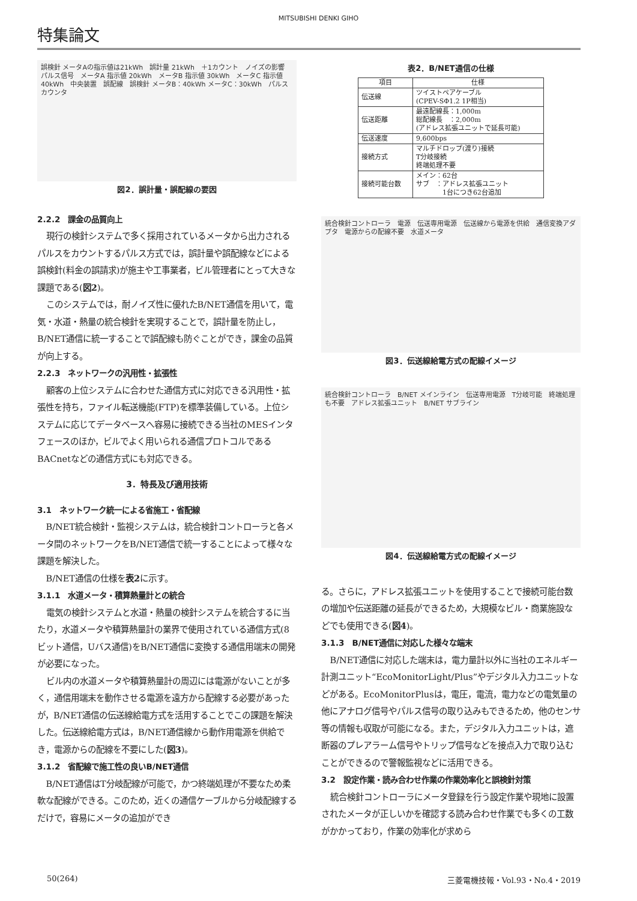MITSUBISHI DENKI GIHO
特集論文
誤検針 メータAの指示値は21kWh　誤計量 21kWh　＋1カウント　ノイズの影響 パルス信号　メータA 指示値 20kWh　メータB 指示値 30kWh　メータC 指示値 40kWh　中央装置　誤配線　誤検針 メータB：40kWh メータC：30kWh　パルスカウンタ
図2．誤計量・誤配線の要因
2.2.2　課金の品質向上
現行の検針システムで多く採用されているメータから出力されるパルスをカウントするパルス方式では，誤計量や誤配線などによる誤検針(料金の誤請求)が施主や工事業者，ビル管理者にとって大きな課題である(図2)。
このシステムでは，耐ノイズ性に優れたB/NET通信を用いて，電気・水道・熱量の統合検針を実現することで，誤計量を防止し，B/NET通信に統一することで誤配線も防ぐことができ，課金の品質が向上する。
2.2.3　ネットワークの汎用性・拡張性
顧客の上位システムに合わせた通信方式に対応できる汎用性・拡張性を持ち，ファイル転送機能(FTP)を標準装備している。上位システムに応じてデータベースへ容易に接続できる当社のMESインタフェースのほか，ビルでよく用いられる通信プロトコルであるBACnetなどの通信方式にも対応できる。
3．特長及び適用技術
3.1　ネットワーク統一による省施工・省配線
B/NET統合検針・監視システムは，統合検針コントローラと各メータ間のネットワークをB/NET通信で統一することによって様々な課題を解決した。
B/NET通信の仕様を表2に示す。
3.1.1　水道メータ・積算熱量計との統合
電気の検針システムと水道・熱量の検針システムを統合するに当たり，水道メータや積算熱量計の業界で使用されている通信方式(8ビット通信，Uバス通信)をB/NET通信に変換する通信用端末の開発が必要になった。
ビル内の水道メータや積算熱量計の周辺には電源がないことが多く，通信用端末を動作させる電源を遠方から配線する必要があったが，B/NET通信の伝送線給電方式を活用することでこの課題を解決した。伝送線給電方式は，B/NET通信線から動作用電源を供給でき，電源からの配線を不要にした(図3)。
3.1.2　省配線で施工性の良いB/NET通信
B/NET通信はT分岐配線が可能で，かつ終端処理が不要なため柔軟な配線ができる。このため，近くの通信ケーブルから分岐配線するだけで，容易にメータの追加ができ
表2．B/NET通信の仕様
| 項目 | 仕様 |
| --- | --- |
| 伝送線 | ツイストペアケーブル (CPEV-SΦ1.2 1P相当) |
| 伝送距離 | 最遠配線長：1,000m 総配線長 ：2,000m (アドレス拡張ユニットで延長可能) |
| 伝送速度 | 9,600bps |
| 接続方式 | マルチドロップ(渡り)接続 T分岐接続 終端処理不要 |
| 接続可能台数 | メイン：62台 サブ ：アドレス拡張ユニット 1台につき62台追加 |
統合検針コントローラ　電源　伝送専用電源　伝送線から電源を供給　通信変換アダプタ　電源からの配線不要　水道メータ
図3．伝送線給電方式の配線イメージ
統合検針コントローラ　B/NET メインライン　伝送専用電源　T分岐可能　終端処理も不要　アドレス拡張ユニット　B/NET サブライン
図4．伝送線給電方式の配線イメージ
る。さらに，アドレス拡張ユニットを使用することで接続可能台数の増加や伝送距離の延長ができるため，大規模なビル・商業施設などでも使用できる(図4)。
3.1.3　B/NET通信に対応した様々な端末
B/NET通信に対応した端末は，電力量計以外に当社のエネルギー計測ユニット“EcoMonitorLight/Plus”やデジタル入力ユニットなどがある。EcoMonitorPlusは，電圧，電流，電力などの電気量の他にアナログ信号やパルス信号の取り込みもできるため，他のセンサ等の情報も収取が可能になる。また，デジタル入力ユニットは，遮断器のプレアラーム信号やトリップ信号などを接点入力で取り込むことができるので警報監視などに活用できる。
3.2　設定作業・読み合わせ作業の作業効率化と誤検針対策
統合検針コントローラにメータ登録を行う設定作業や現地に設置されたメータが正しいかを確認する読み合わせ作業でも多くの工数がかかっており，作業の効率化が求めら
50(264) 三菱電機技報・Vol.93・No.4・2019